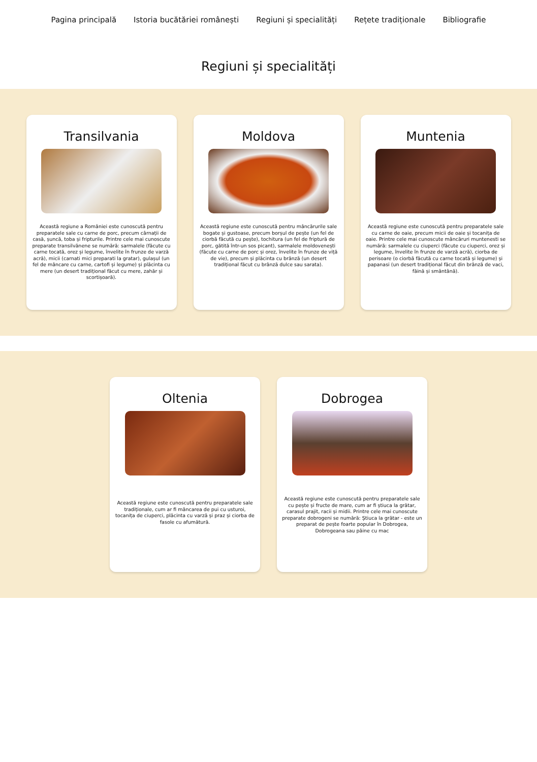Pagina principală Istoria bucătăriei românești Regiuni și specialități Rețete tradiționale Bibliografie
Regiuni și specialități
Transilvania
Această regiune a României este cunoscută pentru preparatele sale cu carne de porc, precum cârnații de casă, șuncă, toba și fripturile. Printre cele mai cunoscute preparate transilvănene se numără: sarmalele (făcute cu carne tocată, orez și legume, învelite în frunze de varză acră), micii (carnati mici preparati la gratar), gulașul (un fel de mâncare cu carne, cartofi și legume) și plăcinta cu mere (un desert tradițional făcut cu mere, zahăr și scortișoară).
Moldova
Această regiune este cunoscută pentru mâncărurile sale bogate și gustoase, precum borșul de pește (un fel de ciorbă făcută cu pește), tochitura (un fel de friptură de porc, gătită într-un sos picant), sarmalele moldovenești (făcute cu carne de porc și orez, învelite în frunze de viță de vie), precum și plăcinta cu brânză (un desert tradițional făcut cu brânză dulce sau sarata).
Muntenia
Această regiune este cunoscută pentru preparatele sale cu carne de oaie, precum micii de oaie și tocanița de oaie. Printre cele mai cunoscute mâncăruri muntenesti se numără: sarmalele cu ciuperci (făcute cu ciuperci, orez și legume, învelite în frunze de varză acră), ciorba de perisoare (o ciorbă făcută cu carne tocată și legume) și papanasi (un desert tradițional făcut din brânză de vaci, făină și smântână).
Oltenia
Această regiune este cunoscută pentru preparatele sale tradiționale, cum ar fi mâncarea de pui cu usturoi, tocanița de ciuperci, plăcinta cu varză și praz și ciorba de fasole cu afumătură.
Dobrogea
Această regiune este cunoscută pentru preparatele sale cu pește și fructe de mare, cum ar fi știuca la grătar, carasul prajit, racii și midii. Printre cele mai cunoscute preparate dobrogeni se numără: Știuca la grătar - este un preparat de pește foarte popular în Dobrogea, Dobrogeana sau pâine cu mac